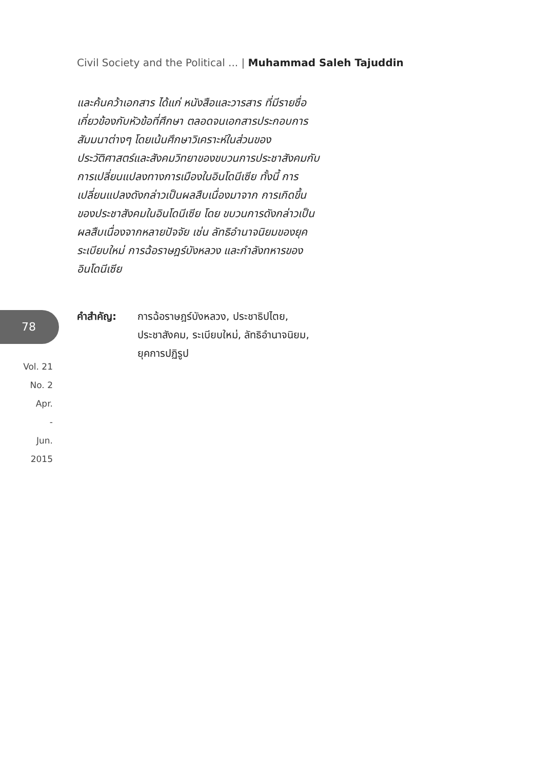Civil Society and the Political ... | Muhammad Saleh Tajuddin
และค้นคว้าเอกสาร ได้แก่ หนังสือและวารสาร ที่มีรายชื่อ เกี่ยวข้องกับหัวข้อที่ศึกษา ตลอดจนเอกสารประกอบการสัมมนาต่างๆ โดยเน้นศึกษาวิเคราะห์ในส่วนของประวัติศาสตร์และสังคมวิทยาของขบวนการประชาสังคมกับการเปลี่ยนแปลงทางการเมืองในอินโดนีเซีย ทั้งนี้ การเปลี่ยนแปลงดังกล่าวเป็นผลสืบเนื่องมาจาก การเกิดขึ้นของประชาสังคมในอินโดนีเซีย โดย ขบวนการดังกล่าวเป็นผลสืบเนื่องจากหลายปัจจัย เช่น ลัทธิอำนาจนิยมของยุคระเบียบใหม่ การฉ้อราษฎร์บังหลวง และกำลังทหารของอินโดนีเซีย
78
Vol. 21
No. 2
Apr.
-
Jun.
2015
คำสำคัญ: การฉ้อราษฎร์บังหลวง, ประชาธิปไตย,
ประชาสังคม, ระเบียบใหม่, ลัทธิอำนาจนิยม,
ยุคการปฏิรูป